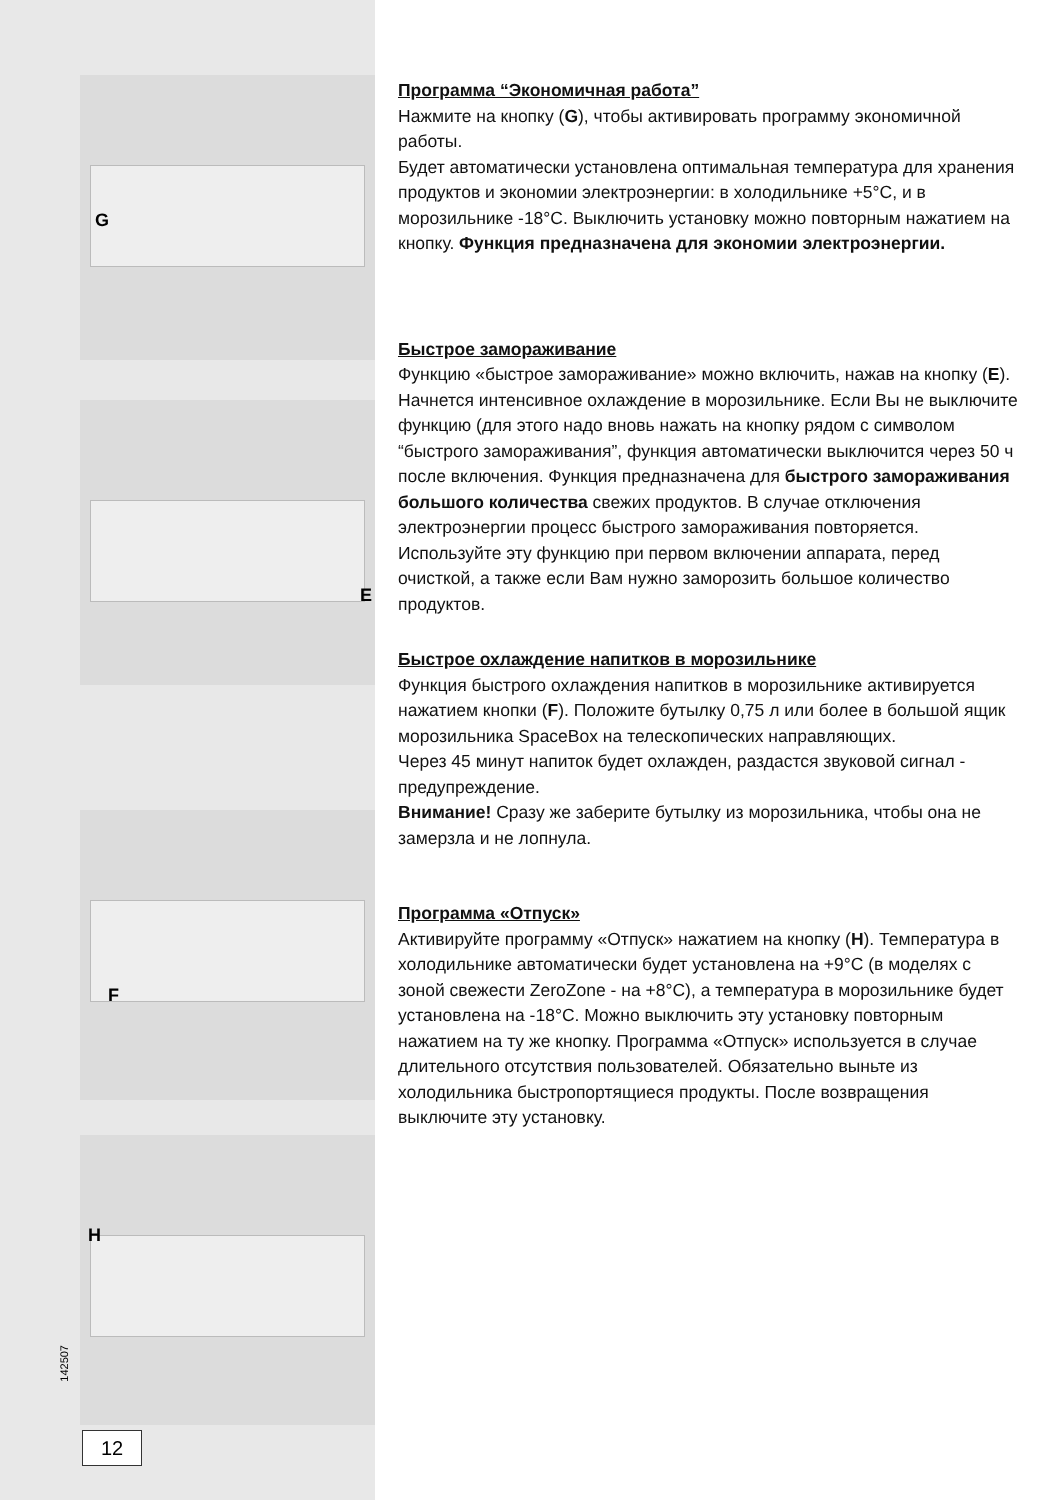G
E
F
H
142507
12
Программа “Экономичная работа”
Нажмите на кнопку (G), чтобы активировать программу экономичной работы.
Будет автоматически установлена оптимальная температура для хранения продуктов и экономии электроэнергии: в холодильнике +5°C, и в морозильнике -18°C. Выключить установку можно повторным нажатием на кнопку. Функция предназначена для экономии электроэнергии.
Быстрое замораживание
Функцию «быстрое замораживание» можно включить, нажав на кнопку (E). Начнется интенсивное охлаждение в морозильнике. Если Вы не выключите функцию (для этого надо вновь нажать на кнопку рядом с символом “быстрого замораживания”, функция автоматически выключится через 50 ч после включения. Функция предназначена для быстрого замораживания большого количества свежих продуктов. В случае отключения электроэнергии процесс быстрого замораживания повторяется.
Используйте эту функцию при первом включении аппарата, перед очисткой, а также если Вам нужно заморозить большое количество продуктов.
Быстрое охлаждение напитков в морозильнике
Функция быстрого охлаждения напитков в морозильнике активируется нажатием кнопки (F). Положите бутылку 0,75 л или более в большой ящик морозильника SpaceBox на телескопических направляющих.
Через 45 минут напиток будет охлажден, раздастся звуковой сигнал - предупреждение.
Внимание! Сразу же заберите бутылку из морозильника, чтобы она не замерзла и не лопнула.
Программа «Отпуск»
Активируйте программу «Отпуск» нажатием на кнопку (H). Температура в холодильнике автоматически будет установлена на +9°C (в моделях с зоной свежести ZeroZone - на +8°C), а температура в морозильнике будет установлена на -18°C. Можно выключить эту установку повторным нажатием на ту же кнопку. Программа «Отпуск» используется в случае длительного отсутствия пользователей. Обязательно выньте из холодильника быстропортящиеся продукты. После возвращения выключите эту установку.